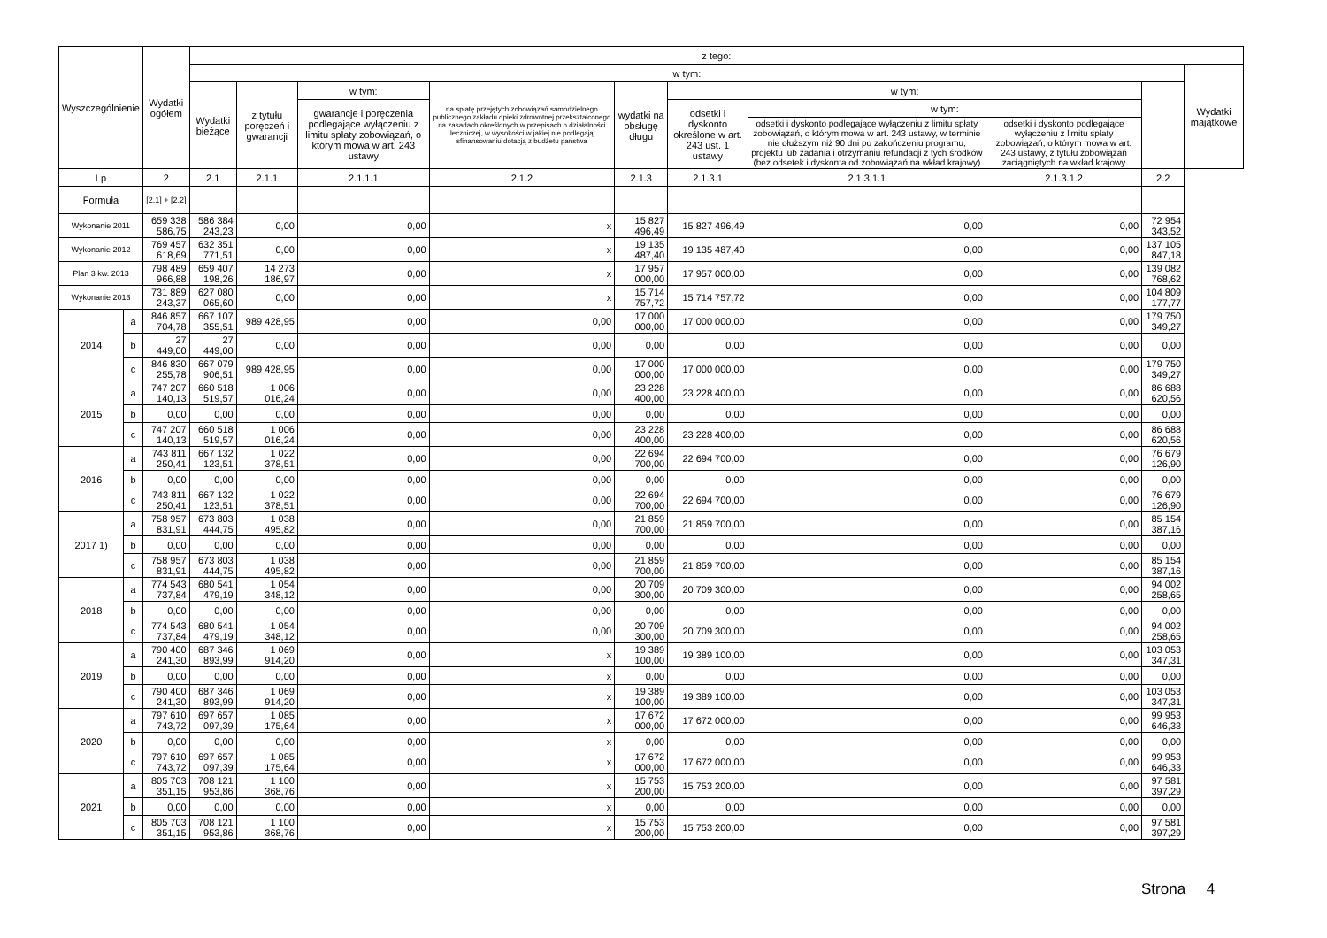| Wyszczególnienie | | Wydatki ogółem | z tego: | | | | | | | | | |
| --- | --- | --- | --- | --- | --- | --- | --- | --- | --- | --- | --- | --- |
| | | | w tym: | | | | | | | | | Wydatki majątkowe |
| | | | Wydatki bieżące | z tytułu poręczeń i gwarancji | w tym: | na spłatę przejętych zobowiązań samodzielnego publicznego zakładu opieki zdrowotnej przekształconego na zasadach określonych w przepisach o działalności leczniczej, w wysokości w jakiej nie podlegają sfinansowaniu dotacją z budżetu państwa | wydatki na obsługę długu | w tym: | | | | |
| | | | | | gwarancje i poręczenia podlegające wyłączeniu z limitu spłaty zobowiązań, o którym mowa w art. 243 ustawy | | | odsetki i dyskonto określone w art. 243 ust. 1 ustawy | w tym: | | | |
| | | | | | | | | | odsetki i dyskonto podlegające wyłączeniu z limitu spłaty zobowiązań, o którym mowa w art. 243 ustawy, w terminie nie dłuższym niż 90 dni po zakończeniu programu, projektu lub zadania i otrzymaniu refundacji z tych środków (bez odsetek i dyskonta od zobowiązań na wkład krajowy) | odsetki i dyskonto podlegające wyłączeniu z limitu spłaty zobowiązań, o którym mowa w art. 243 ustawy, z tytułu zobowiązań zaciągniętych na wkład krajowy | | |
| Lp | | 2 | 2.1 | 2.1.1 | 2.1.1.1 | 2.1.2 | 2.1.3 | 2.1.3.1 | 2.1.3.1.1 | 2.1.3.1.2 | 2.2 | |
| Formuła | | [2.1] + [2.2] | | | | | | | | | | |
| Wykonanie 2011 | | 659 338 586,75 | 586 384 243,23 | 0,00 | 0,00 | x | 15 827 496,49 | 15 827 496,49 | 0,00 | 0,00 | 72 954 343,52 | |
| Wykonanie 2012 | | 769 457 618,69 | 632 351 771,51 | 0,00 | 0,00 | x | 19 135 487,40 | 19 135 487,40 | 0,00 | 0,00 | 137 105 847,18 | |
| Plan 3 kw. 2013 | | 798 489 966,88 | 659 407 198,26 | 14 273 186,97 | 0,00 | x | 17 957 000,00 | 17 957 000,00 | 0,00 | 0,00 | 139 082 768,62 | |
| Wykonanie 2013 | | 731 889 243,37 | 627 080 065,60 | 0,00 | 0,00 | x | 15 714 757,72 | 15 714 757,72 | 0,00 | 0,00 | 104 809 177,77 | |
| 2014 | a | 846 857 704,78 | 667 107 355,51 | 989 428,95 | 0,00 | 0,00 | 17 000 000,00 | 17 000 000,00 | 0,00 | 0,00 | 179 750 349,27 | |
| | b | 27 449,00 | 27 449,00 | 0,00 | 0,00 | 0,00 | 0,00 | 0,00 | 0,00 | 0,00 | 0,00 | |
| | c | 846 830 255,78 | 667 079 906,51 | 989 428,95 | 0,00 | 0,00 | 17 000 000,00 | 17 000 000,00 | 0,00 | 0,00 | 179 750 349,27 | |
| 2015 | a | 747 207 140,13 | 660 518 519,57 | 1 006 016,24 | 0,00 | 0,00 | 23 228 400,00 | 23 228 400,00 | 0,00 | 0,00 | 86 688 620,56 | |
| | b | 0,00 | 0,00 | 0,00 | 0,00 | 0,00 | 0,00 | 0,00 | 0,00 | 0,00 | 0,00 | |
| | c | 747 207 140,13 | 660 518 519,57 | 1 006 016,24 | 0,00 | 0,00 | 23 228 400,00 | 23 228 400,00 | 0,00 | 0,00 | 86 688 620,56 | |
| 2016 | a | 743 811 250,41 | 667 132 123,51 | 1 022 378,51 | 0,00 | 0,00 | 22 694 700,00 | 22 694 700,00 | 0,00 | 0,00 | 76 679 126,90 | |
| | b | 0,00 | 0,00 | 0,00 | 0,00 | 0,00 | 0,00 | 0,00 | 0,00 | 0,00 | 0,00 | |
| | c | 743 811 250,41 | 667 132 123,51 | 1 022 378,51 | 0,00 | 0,00 | 22 694 700,00 | 22 694 700,00 | 0,00 | 0,00 | 76 679 126,90 | |
| 2017 1) | a | 758 957 831,91 | 673 803 444,75 | 1 038 495,82 | 0,00 | 0,00 | 21 859 700,00 | 21 859 700,00 | 0,00 | 0,00 | 85 154 387,16 | |
| | b | 0,00 | 0,00 | 0,00 | 0,00 | 0,00 | 0,00 | 0,00 | 0,00 | 0,00 | 0,00 | |
| | c | 758 957 831,91 | 673 803 444,75 | 1 038 495,82 | 0,00 | 0,00 | 21 859 700,00 | 21 859 700,00 | 0,00 | 0,00 | 85 154 387,16 | |
| 2018 | a | 774 543 737,84 | 680 541 479,19 | 1 054 348,12 | 0,00 | 0,00 | 20 709 300,00 | 20 709 300,00 | 0,00 | 0,00 | 94 002 258,65 | |
| | b | 0,00 | 0,00 | 0,00 | 0,00 | 0,00 | 0,00 | 0,00 | 0,00 | 0,00 | 0,00 | |
| | c | 774 543 737,84 | 680 541 479,19 | 1 054 348,12 | 0,00 | 0,00 | 20 709 300,00 | 20 709 300,00 | 0,00 | 0,00 | 94 002 258,65 | |
| 2019 | a | 790 400 241,30 | 687 346 893,99 | 1 069 914,20 | 0,00 | x | 19 389 100,00 | 19 389 100,00 | 0,00 | 0,00 | 103 053 347,31 | |
| | b | 0,00 | 0,00 | 0,00 | 0,00 | x | 0,00 | 0,00 | 0,00 | 0,00 | 0,00 | |
| | c | 790 400 241,30 | 687 346 893,99 | 1 069 914,20 | 0,00 | x | 19 389 100,00 | 19 389 100,00 | 0,00 | 0,00 | 103 053 347,31 | |
| 2020 | a | 797 610 743,72 | 697 657 097,39 | 1 085 175,64 | 0,00 | x | 17 672 000,00 | 17 672 000,00 | 0,00 | 0,00 | 99 953 646,33 | |
| | b | 0,00 | 0,00 | 0,00 | 0,00 | x | 0,00 | 0,00 | 0,00 | 0,00 | 0,00 | |
| | c | 797 610 743,72 | 697 657 097,39 | 1 085 175,64 | 0,00 | x | 17 672 000,00 | 17 672 000,00 | 0,00 | 0,00 | 99 953 646,33 | |
| 2021 | a | 805 703 351,15 | 708 121 953,86 | 1 100 368,76 | 0,00 | x | 15 753 200,00 | 15 753 200,00 | 0,00 | 0,00 | 97 581 397,29 | |
| | b | 0,00 | 0,00 | 0,00 | 0,00 | x | 0,00 | 0,00 | 0,00 | 0,00 | 0,00 | |
| | c | 805 703 351,15 | 708 121 953,86 | 1 100 368,76 | 0,00 | x | 15 753 200,00 | 15 753 200,00 | 0,00 | 0,00 | 97 581 397,29 | |
Strona 4